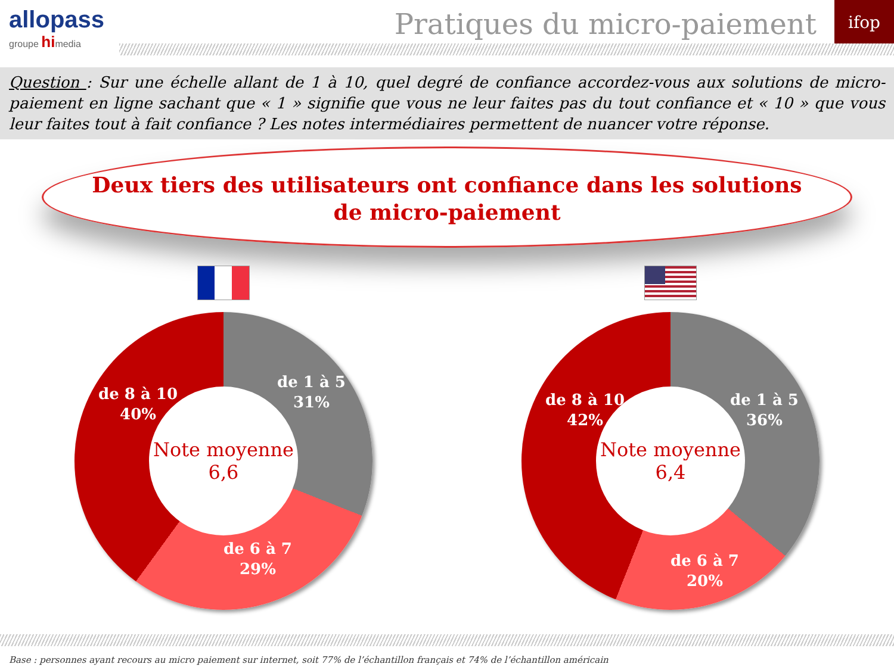allopass
groupe himedia
Pratiques du micro-paiement
ifop
Question : Sur une échelle allant de 1 à 10, quel degré de confiance accordez-vous aux solutions de micro-paiement en ligne sachant que « 1 » signifie que vous ne leur faites pas du tout confiance et « 10 » que vous leur faites tout à fait confiance ? Les notes intermédiaires permettent de nuancer votre réponse.
Deux tiers des utilisateurs ont confiance dans les solutions
de micro-paiement
de 1 à 5
31%
de 6 à 7
29%
de 8 à 10
40%
Note moyenne
6,6
de 1 à 5
36%
de 6 à 7
20%
de 8 à 10
42%
Note moyenne
6,4
Base : personnes ayant recours au micro paiement sur internet, soit 77% de l’échantillon français et 74% de l’échantillon américain